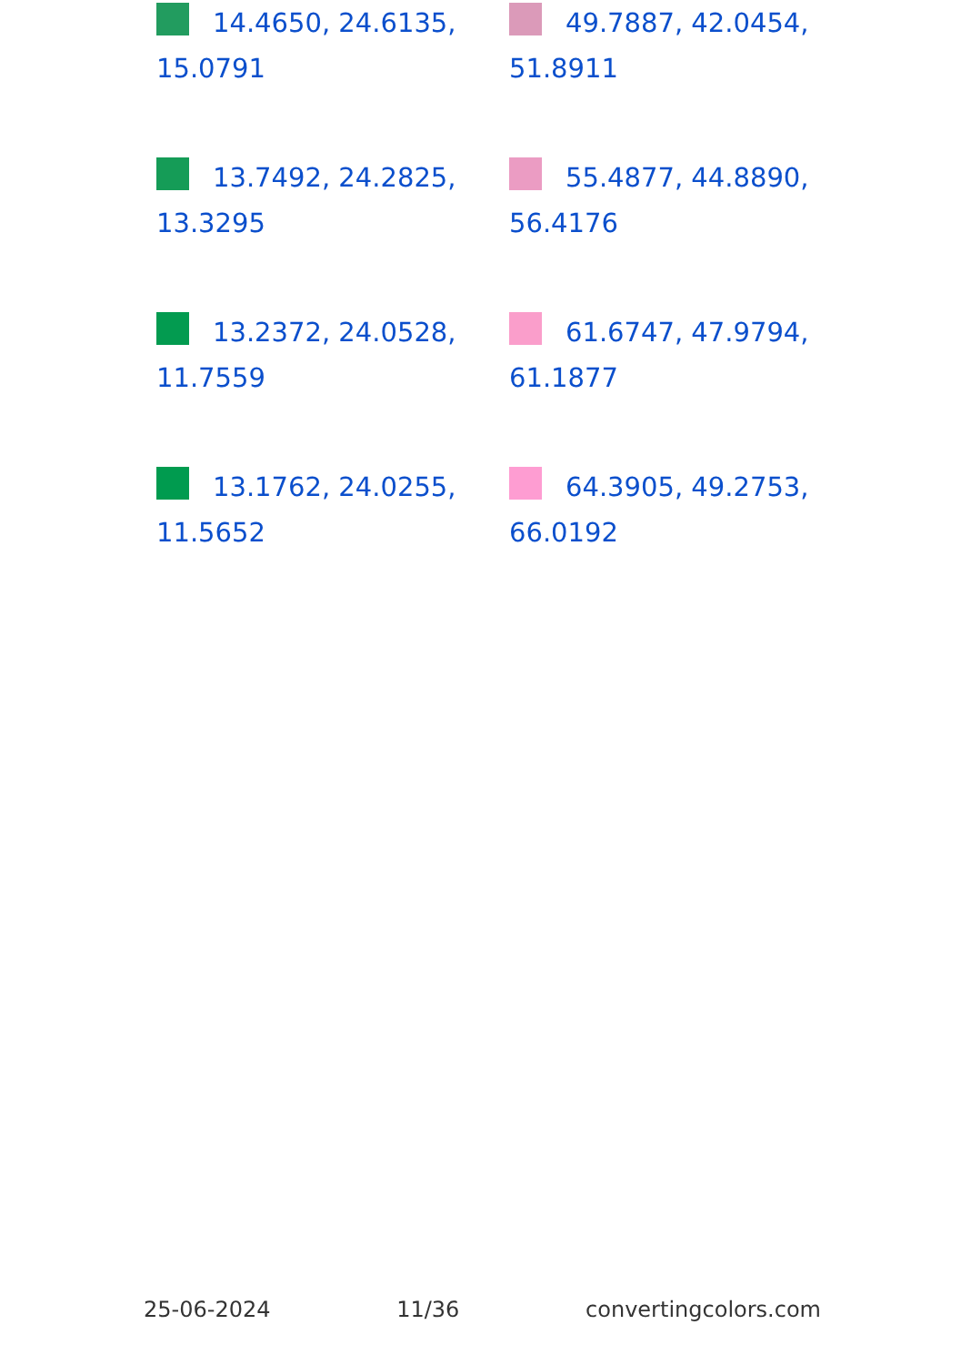14.4650, 24.6135, 15.0791
49.7887, 42.0454, 51.8911
13.7492, 24.2825, 13.3295
55.4877, 44.8890, 56.4176
13.2372, 24.0528, 11.7559
61.6747, 47.9794, 61.1877
13.1762, 24.0255, 11.5652
64.3905, 49.2753, 66.0192
25-06-2024 11/36 convertingcolors.com